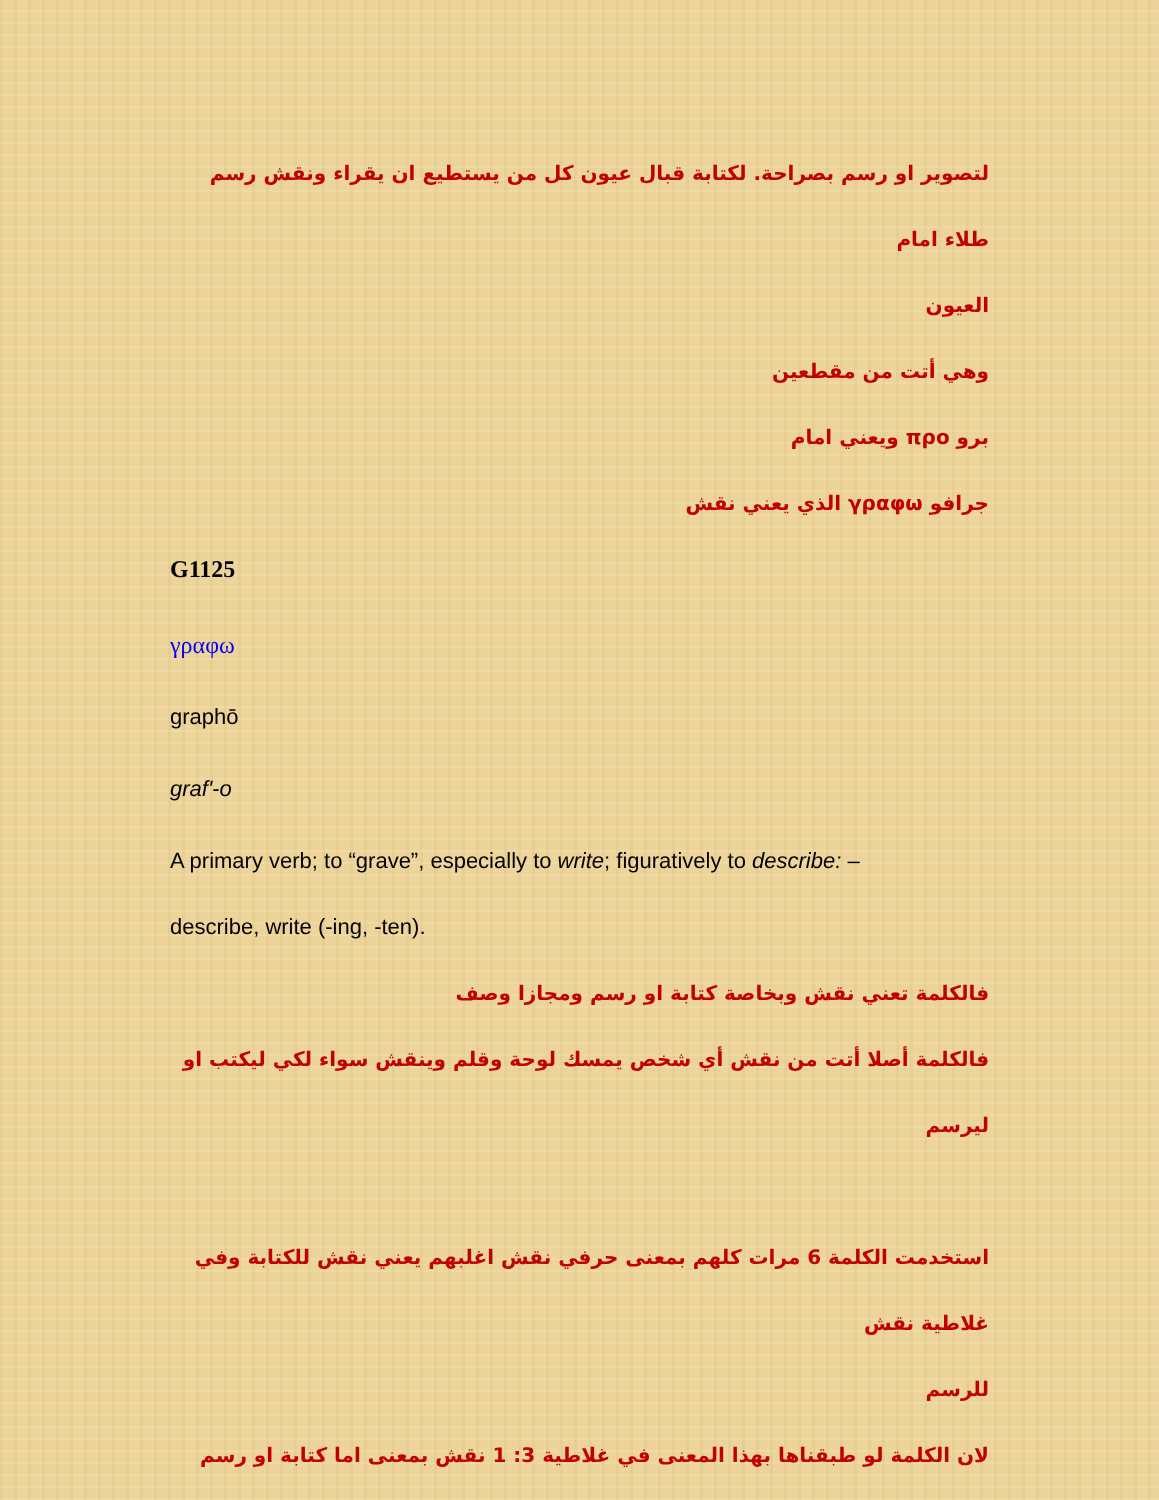لتصوير او رسم بصراحة. لكتابة قبال عيون كل من يستطيع ان يقراء ونقش رسم طلاء امام
العيون
وهي أتت من مقطعين
برو προ ويعني امام
جرافو γραφω الذي يعني نقش
G1125
γραφω
graphō
graf'-o
A primary verb; to “grave”, especially to write; figuratively to describe: –
describe, write (-ing, -ten).
فالكلمة تعني نقش وبخاصة كتابة او رسم ومجازا وصف
فالكلمة أصلا أتت من نقش أي شخص يمسك لوحة وقلم وينقش سواء لكي ليكتب او ليرسم
استخدمت الكلمة 6 مرات كلهم بمعنى حرفي نقش اغلبهم يعني نقش للكتابة وفي غلاطية نقش
للرسم
لان الكلمة لو طبقناها بهذا المعنى في غلاطية 3: 1 نقش بمعنى اما كتابة او رسم